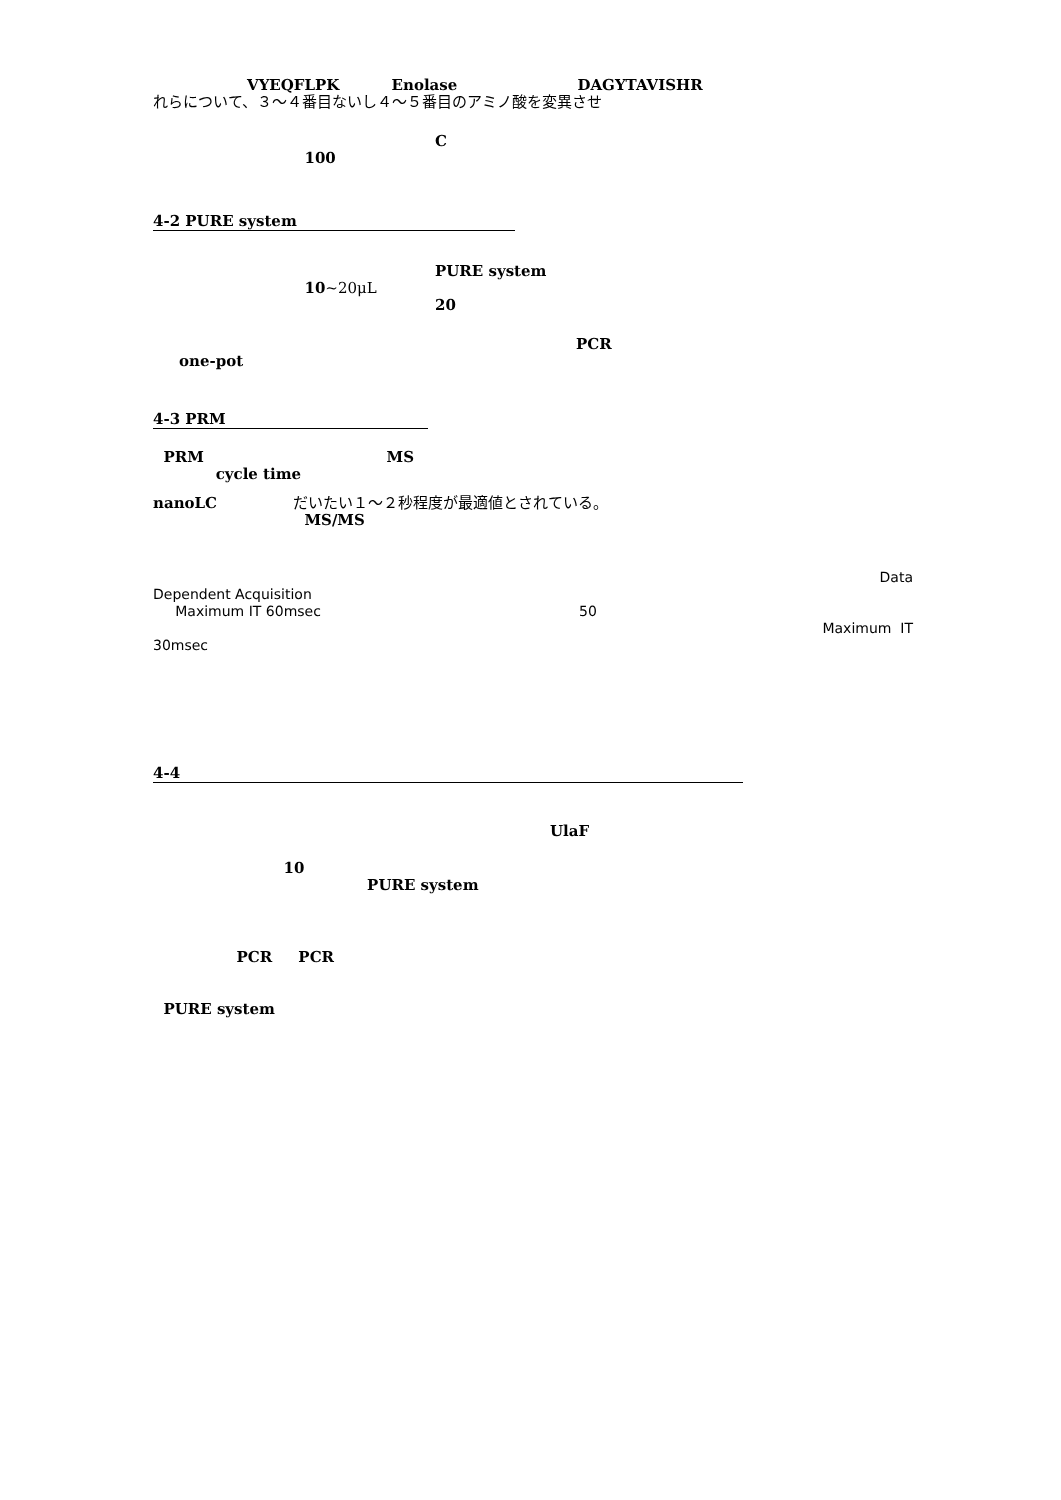VYEQFLPK Enolase DAGYTAVISHR
れらについて、３～４番目ないし４～５番目のアミノ酸を変異させ
C
100
4-2 PURE system
PURE system
10~20μL
20
PCR
one-pot
4-3 PRM
PRM MS
cycle time
nanoLC だいたい１～２秒程度が最適値とされている。
MS/MS
Data
Dependent Acquisition
Maximum IT 60msec 50
Maximum IT
30msec
4-4
UlaF
10
PURE system
PCR PCR
PURE system